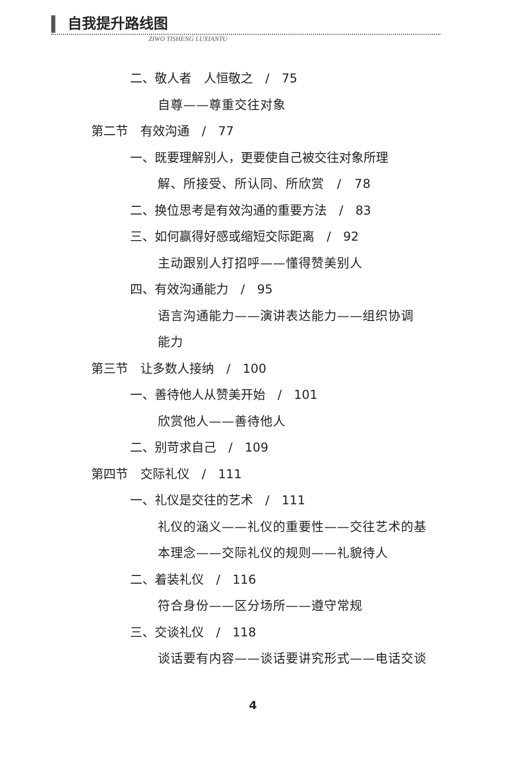自我提升路线图
ZIWO TISHENG LUXIANTU
二、敬人者　人恒敬之　/　75
自尊——尊重交往对象
第二节　有效沟通　/　77
一、既要理解别人，更要使自己被交往对象所理
解、所接受、所认同、所欣赏　/　78
二、换位思考是有效沟通的重要方法　/　83
三、如何赢得好感或缩短交际距离　/　92
主动跟别人打招呼——懂得赞美别人
四、有效沟通能力　/　95
语言沟通能力——演讲表达能力——组织协调
能力
第三节　让多数人接纳　/　100
一、善待他人从赞美开始　/　101
欣赏他人——善待他人
二、别苛求自己　/　109
第四节　交际礼仪　/　111
一、礼仪是交往的艺术　/　111
礼仪的涵义——礼仪的重要性——交往艺术的基
本理念——交际礼仪的规则——礼貌待人
二、着装礼仪　/　116
符合身份——区分场所——遵守常规
三、交谈礼仪　/　118
谈话要有内容——谈话要讲究形式——电话交谈
4